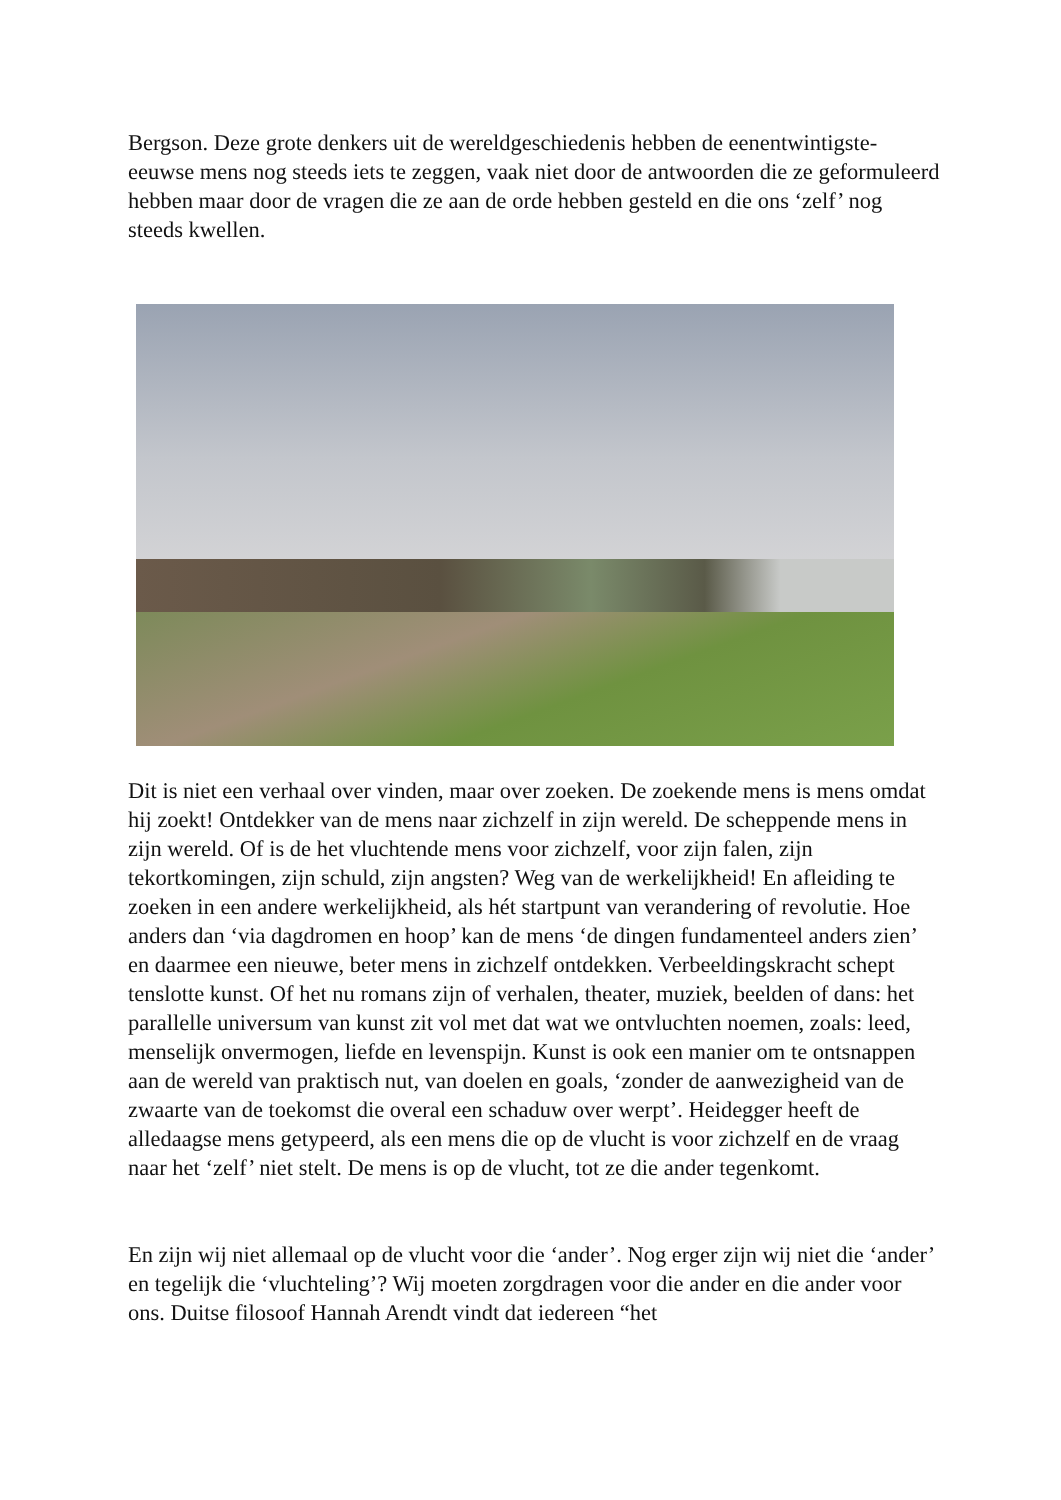Bergson. Deze grote denkers uit de wereldgeschiedenis hebben de eenentwintigste-eeuwse mens nog steeds iets te zeggen, vaak niet door de antwoorden die ze geformuleerd hebben maar door de vragen die ze aan de orde hebben gesteld en die ons ‘zelf’ nog steeds kwellen.
Dit is niet een verhaal over vinden, maar over zoeken. De zoekende mens is mens omdat hij zoekt! Ontdekker van de mens naar zichzelf in zijn wereld. De scheppende mens in zijn wereld. Of is de het vluchtende mens voor zichzelf, voor zijn falen, zijn tekortkomingen, zijn schuld, zijn angsten? Weg van de werkelijkheid! En afleiding te zoeken in een andere werkelijkheid, als hét startpunt van verandering of revolutie. Hoe anders dan ‘via dagdromen en hoop’ kan de mens ‘de dingen fundamenteel anders zien’ en daarmee een nieuwe, beter mens in zichzelf ontdekken. Verbeeldingskracht schept tenslotte kunst. Of het nu romans zijn of verhalen, theater, muziek, beelden of dans: het parallelle universum van kunst zit vol met dat wat we ontvluchten noemen, zoals: leed, menselijk onvermogen, liefde en levenspijn. Kunst is ook een manier om te ontsnappen aan de wereld van praktisch nut, van doelen en goals, ‘zonder de aanwezigheid van de zwaarte van de toekomst die overal een schaduw over werpt’. Heidegger heeft de alledaagse mens getypeerd, als een mens die op de vlucht is voor zichzelf en de vraag naar het ‘zelf’ niet stelt. De mens is op de vlucht, tot ze die ander tegenkomt.
En zijn wij niet allemaal op de vlucht voor die ‘ander’. Nog erger zijn wij niet die ‘ander’ en tegelijk die ‘vluchteling’? Wij moeten zorgdragen voor die ander en die ander voor ons. Duitse filosoof Hannah Arendt vindt dat iedereen “het